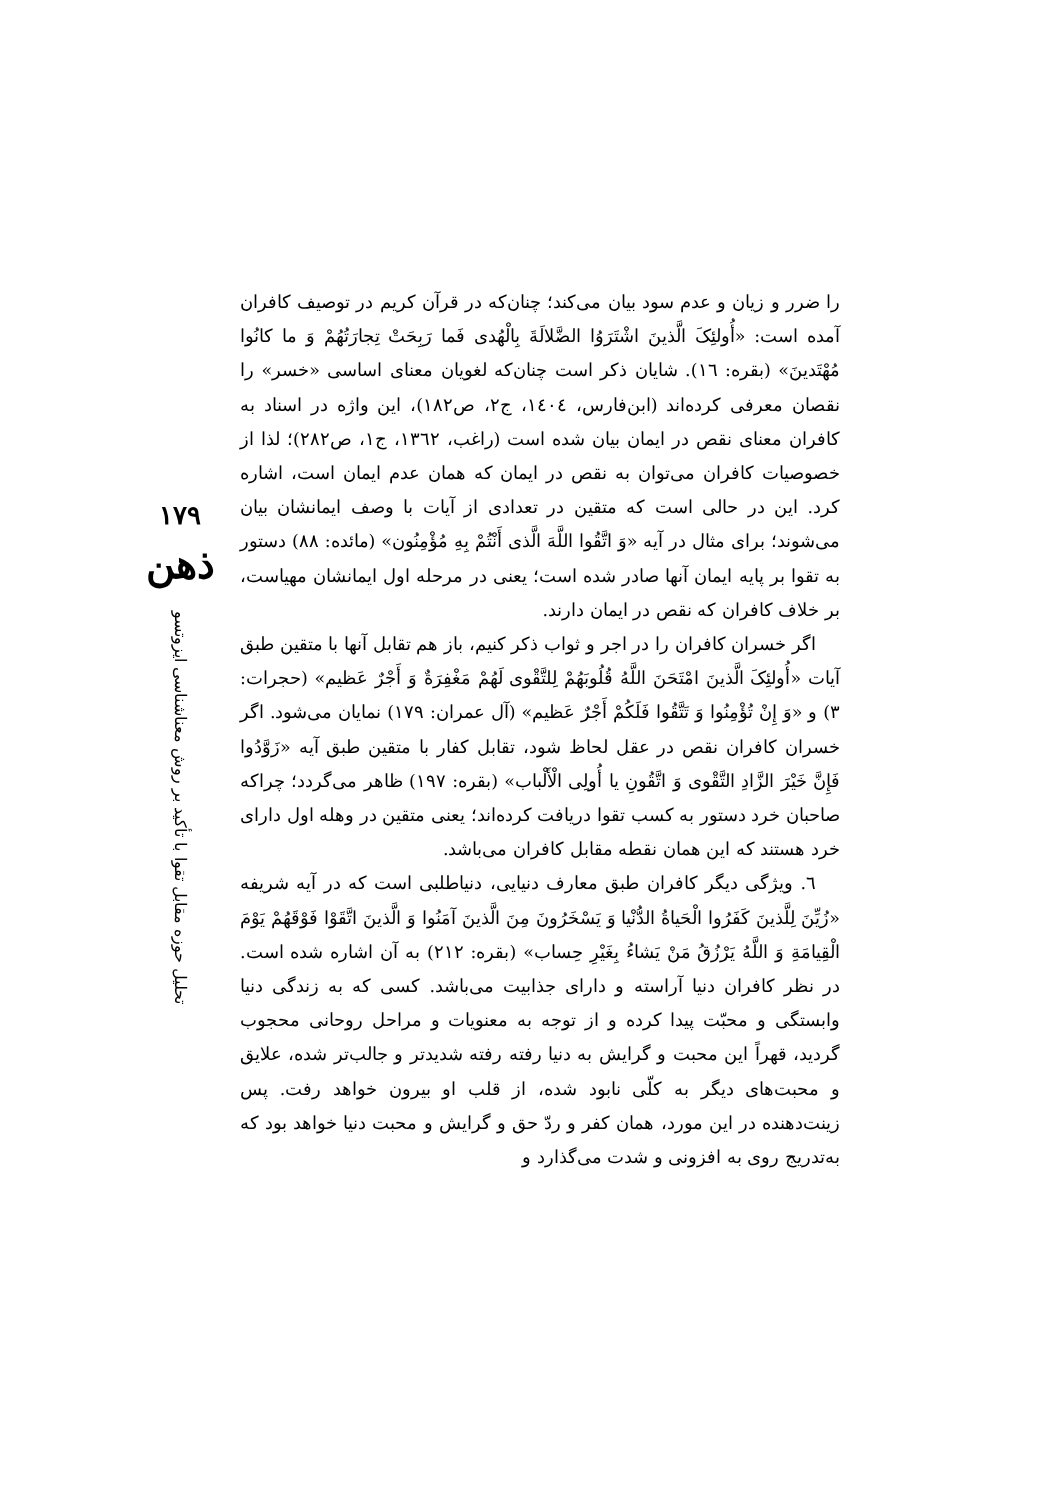۱۷۹
ذهن
تحلیل حوزه مقابل تقوا با تأکید بر روش معناشناسی ایزوتسو
را ضرر و زیان و عدم سود بیان می‌کند؛ چنان‌که در قرآن کریم در توصیف کافران آمده است: «أُولئِکَ الَّذینَ اشْتَرَوُا الضَّلالَةَ بِالْهُدی فَما رَبِحَتْ تِجارَتُهُمْ وَ ما کانُوا مُهْتَدینَ» (بقره: ١٦). شایان ذکر است چنان‌که لغویان معنای اساسی «خسر» را نقصان معرفی کرده‌اند (ابن‌فارس، ١٤٠٤، ج٢، ص١٨٢)، این واژه در اسناد به کافران معنای نقص در ایمان بیان شده است (راغب، ١٣٦٢، ج١، ص٢٨٢)؛ لذا از خصوصیات کافران می‌توان به نقص در ایمان که همان عدم ایمان است، اشاره کرد. این در حالی است که متقین در تعدادی از آیات با وصف ایمانشان بیان می‌شوند؛ برای مثال در آیه «وَ اتَّقُوا اللَّهَ الَّذی أَنْتُمْ بِهِ مُؤْمِنُون» (مائده: ٨٨) دستور به تقوا بر پایه ایمان آنها صادر شده است؛ یعنی در مرحله اول ایمانشان مهیاست، بر خلاف کافران که نقص در ایمان دارند.
اگر خسران کافران را در اجر و ثواب ذکر کنیم، باز هم تقابل آنها با متقین طبق آیات «أُولئِکَ الَّذینَ امْتَحَنَ اللَّهُ قُلُوبَهُمْ لِلتَّقْوی لَهُمْ مَغْفِرَةٌ وَ أَجْرٌ عَظیم» (حجرات: ٣) و «وَ إِنْ تُؤْمِنُوا وَ تَتَّقُوا فَلَکُمْ أَجْرٌ عَظیم» (آل عمران: ١٧٩) نمایان می‌شود. اگر خسران کافران نقص در عقل لحاظ شود، تقابل کفار با متقین طبق آیه «زَوَّدُوا فَإِنَّ خَیْرَ الزَّادِ التَّقْوی وَ اتَّقُونِ یا أُولِی الْأَلْباب» (بقره: ١٩٧) ظاهر می‌گردد؛ چراکه صاحبان خرد دستور به کسب تقوا دریافت کرده‌اند؛ یعنی متقین در وهله اول دارای خرد هستند که این همان نقطه مقابل کافران می‌باشد.
٦. ویژگی دیگر کافران طبق معارف دنیایی، دنیاطلبی است که در آیه شریفه «زُیِّنَ لِلَّذینَ کَفَرُوا الْحَیاةُ الدُّنْیا وَ یَسْخَرُونَ مِنَ الَّذینَ آمَنُوا وَ الَّذینَ اتَّقَوْا فَوْقَهُمْ یَوْمَ الْقِیامَةِ وَ اللَّهُ یَرْزُقُ مَنْ یَشاءُ بِغَیْرِ حِساب» (بقره: ٢١٢) به آن اشاره شده است. در نظر کافران دنیا آراسته و دارای جذابیت می‌باشد. کسی که به زندگی دنیا وابستگی و محبّت پیدا کرده و از توجه به معنویات و مراحل روحانی محجوب گردید، قهراً این محبت و گرایش به دنیا رفته رفته شدیدتر و جالب‌تر شده، علایق و محبت‌های دیگر به کلّی نابود شده، از قلب او بیرون خواهد رفت. پس زینت‌دهنده در این مورد، همان کفر و ردّ حق و گرایش و محبت دنیا خواهد بود که به‌تدریج روی به افزونی و شدت می‌گذارد و